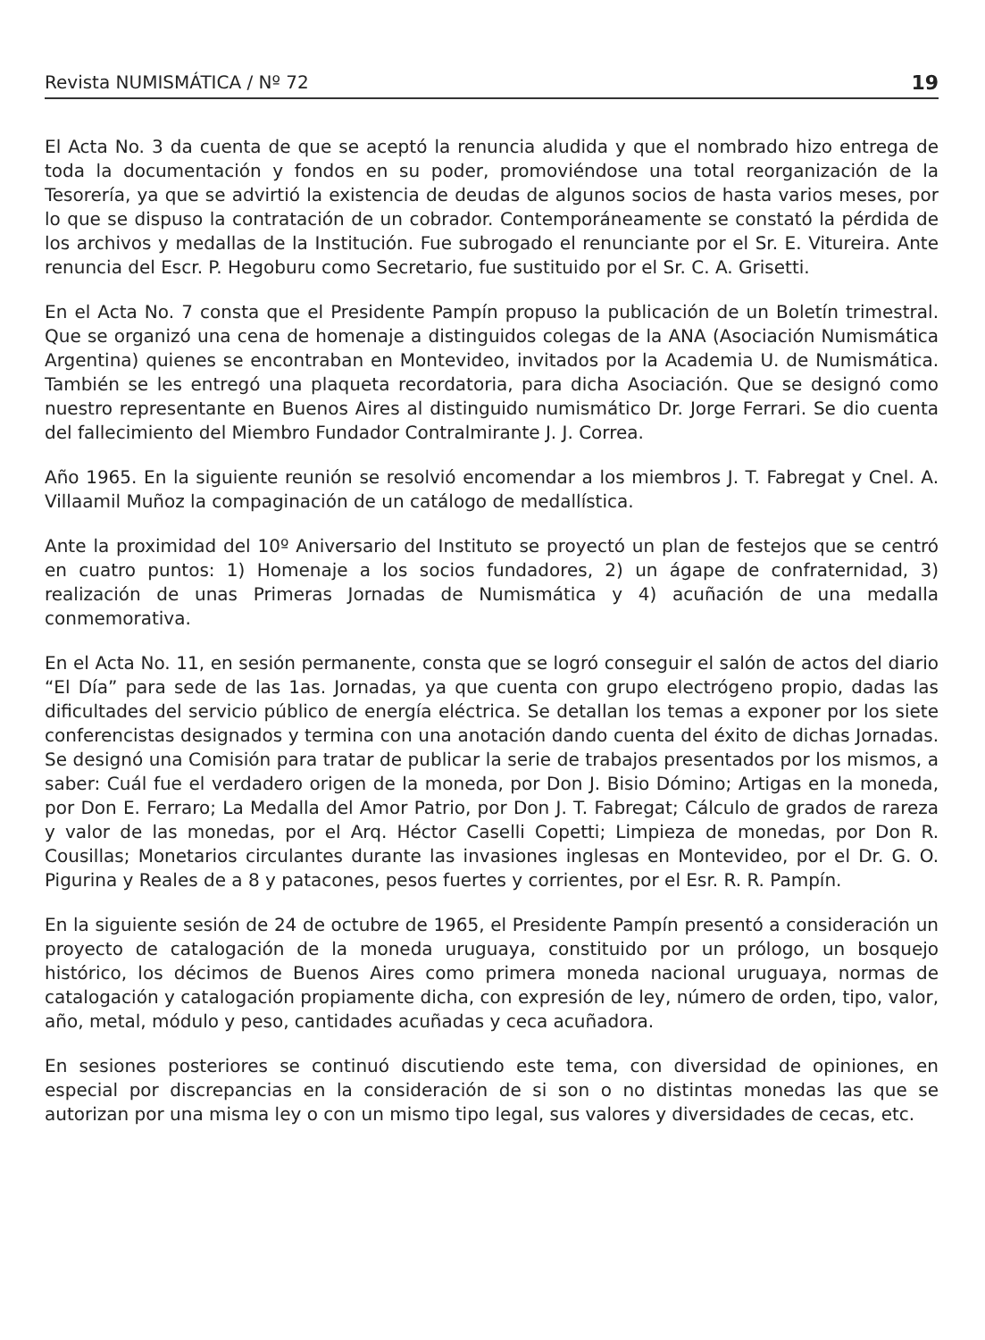Revista NUMISMÁTICA / Nº 72 19
El Acta No. 3 da cuenta de que se aceptó la renuncia aludida y que el nombrado hizo entrega de toda la documentación y fondos en su poder, promoviéndose una total reorganización de la Tesorería, ya que se advirtió la existencia de deudas de algunos socios de hasta varios meses, por lo que se dispuso la contratación de un cobrador. Contemporáneamente se constató la pérdida de los archivos y medallas de la Institución. Fue subrogado el renunciante por el Sr. E. Vitureira. Ante renuncia del Escr. P. Hegoburu como Secretario, fue sustituido por el Sr. C. A. Grisetti.
En el Acta No. 7 consta que el Presidente Pampín propuso la publicación de un Boletín trimestral. Que se organizó una cena de homenaje a distinguidos colegas de la ANA (Asociación Numismática Argentina) quienes se encontraban en Montevideo, invitados por la Academia U. de Numismática. También se les entregó una plaqueta recordatoria, para dicha Asociación. Que se designó como nuestro representante en Buenos Aires al distinguido numismático Dr. Jorge Ferrari. Se dio cuenta del fallecimiento del Miembro Fundador Contralmirante J. J. Correa.
Año 1965. En la siguiente reunión se resolvió encomendar a los miembros J. T. Fabregat y Cnel. A. Villaamil Muñoz la compaginación de un catálogo de medallística.
Ante la proximidad del 10º Aniversario del Instituto se proyectó un plan de festejos que se centró en cuatro puntos: 1) Homenaje a los socios fundadores, 2) un ágape de confraternidad, 3) realización de unas Primeras Jornadas de Numismática y 4) acuñación de una medalla conmemorativa.
En el Acta No. 11, en sesión permanente, consta que se logró conseguir el salón de actos del diario “El Día” para sede de las 1as. Jornadas, ya que cuenta con grupo electrógeno propio, dadas las dificultades del servicio público de energía eléctrica. Se detallan los temas a exponer por los siete conferencistas designados y termina con una anotación dando cuenta del éxito de dichas Jornadas. Se designó una Comisión para tratar de publicar la serie de trabajos presentados por los mismos, a saber: Cuál fue el verdadero origen de la moneda, por Don J. Bisio Dómino; Artigas en la moneda, por Don E. Ferraro; La Medalla del Amor Patrio, por Don J. T. Fabregat; Cálculo de grados de rareza y valor de las monedas, por el Arq. Héctor Caselli Copetti; Limpieza de monedas, por Don R. Cousillas; Monetarios circulantes durante las invasiones inglesas en Montevideo, por el Dr. G. O. Pigurina y Reales de a 8 y patacones, pesos fuertes y corrientes, por el Esr. R. R. Pampín.
En la siguiente sesión de 24 de octubre de 1965, el Presidente Pampín presentó a consideración un proyecto de catalogación de la moneda uruguaya, constituido por un prólogo, un bosquejo histórico, los décimos de Buenos Aires como primera moneda nacional uruguaya, normas de catalogación y catalogación propiamente dicha, con expresión de ley, número de orden, tipo, valor, año, metal, módulo y peso, cantidades acuñadas y ceca acuñadora.
En sesiones posteriores se continuó discutiendo este tema, con diversidad de opiniones, en especial por discrepancias en la consideración de si son o no distintas monedas las que se autorizan por una misma ley o con un mismo tipo legal, sus valores y diversidades de cecas, etc.